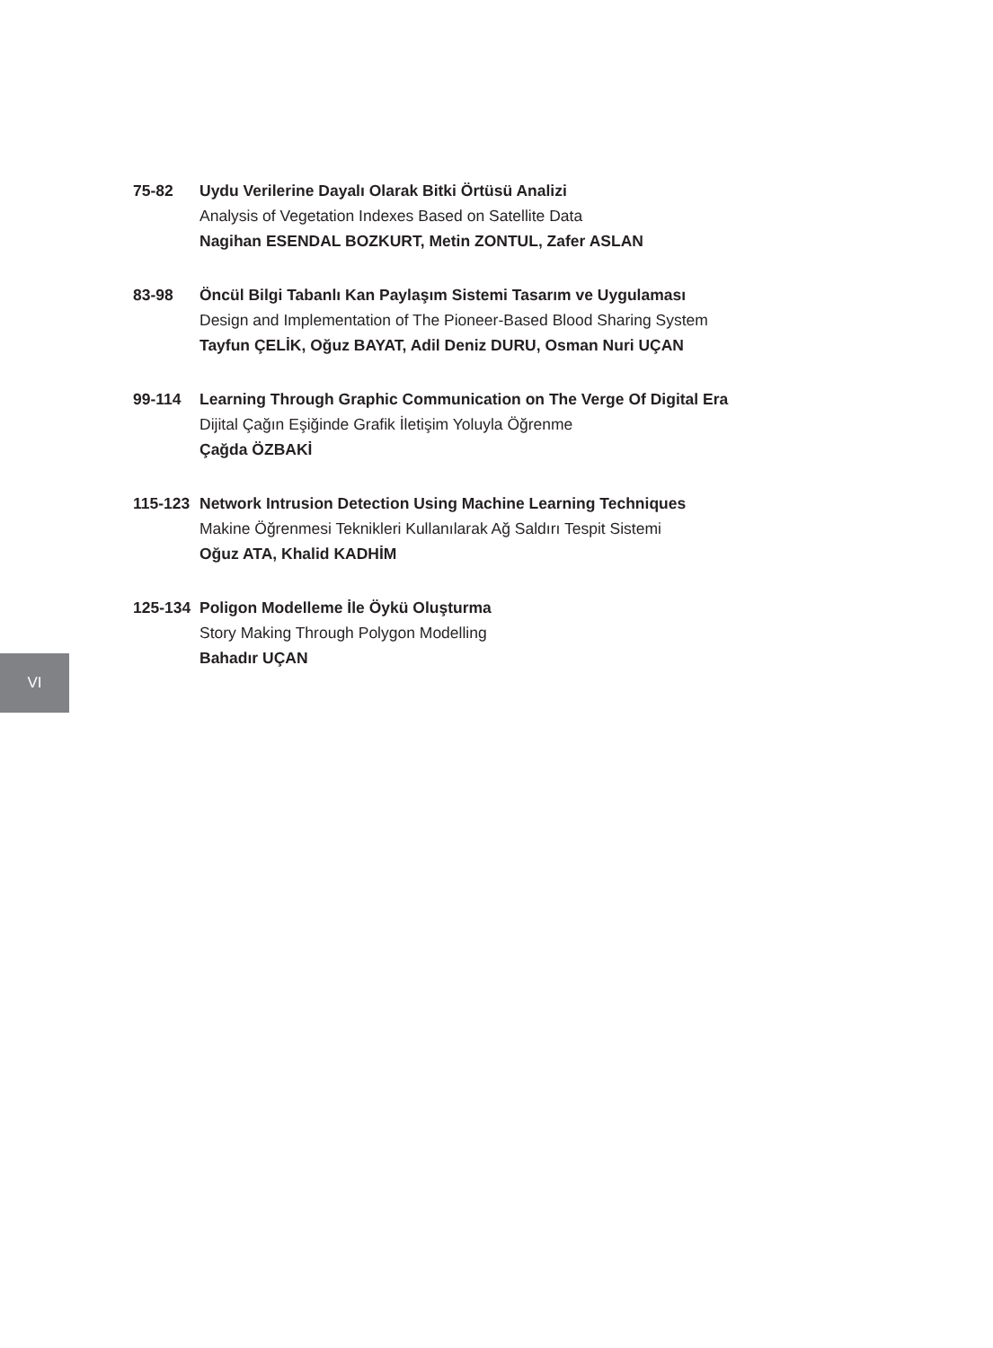75-82 Uydu Verilerine Dayalı Olarak Bitki Örtüsü Analizi
Analysis of Vegetation Indexes Based on Satellite Data
Nagihan ESENDAL BOZKURT, Metin ZONTUL, Zafer ASLAN
83-98 Öncül Bilgi Tabanlı Kan Paylaşım Sistemi Tasarım ve Uygulaması
Design and Implementation of The Pioneer-Based Blood Sharing System
Tayfun ÇELİK, Oğuz BAYAT, Adil Deniz DURU, Osman Nuri UÇAN
99-114 Learning Through Graphic Communication on The Verge Of Digital Era
Dijital Çağın Eşiğinde Grafik İletişim Yoluyla Öğrenme
Çağda ÖZBAKİ
115-123 Network Intrusion Detection Using Machine Learning Techniques
Makine Öğrenmesi Teknikleri Kullanılarak Ağ Saldırı Tespit Sistemi
Oğuz ATA, Khalid KADHİM
125-134 Poligon Modelleme İle Öykü Oluşturma
Story Making Through Polygon Modelling
Bahadır UÇAN
VI